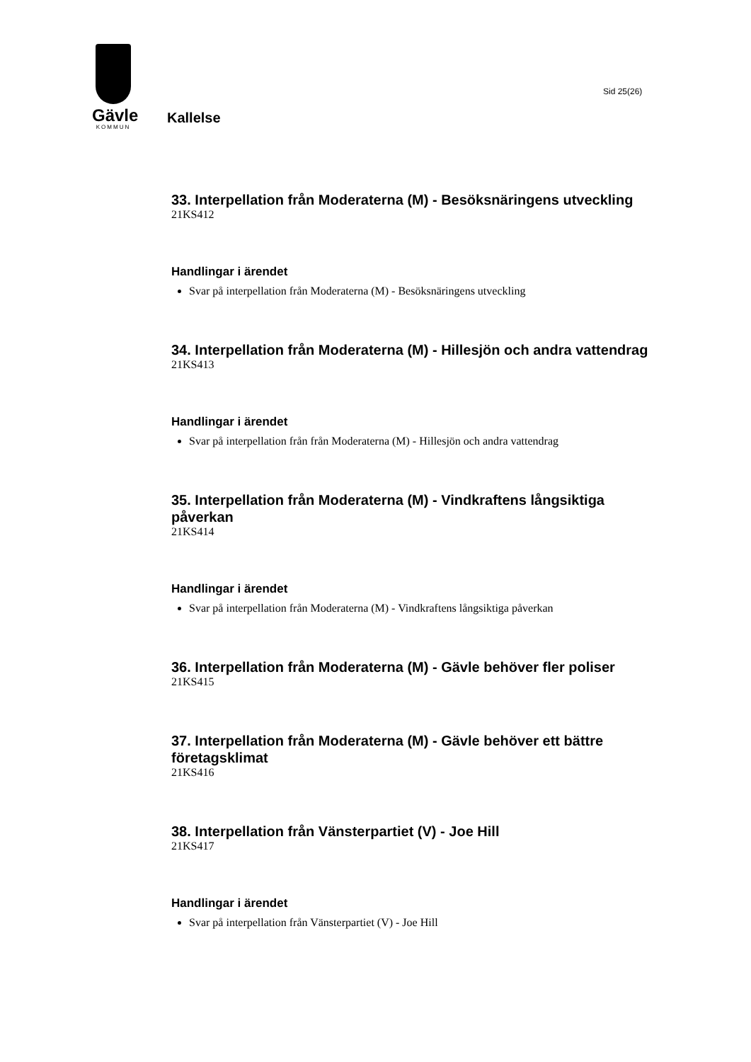Gävle
KOMMUN
Sid 25(26)
Kallelse
33. Interpellation från Moderaterna (M) - Besöksnäringens utveckling
21KS412
Handlingar i ärendet
Svar på interpellation från Moderaterna (M) - Besöksnäringens utveckling
34. Interpellation från Moderaterna (M) - Hillesjön och andra vattendrag
21KS413
Handlingar i ärendet
Svar på interpellation från från Moderaterna (M) - Hillesjön och andra vattendrag
35. Interpellation från Moderaterna (M) - Vindkraftens långsiktiga påverkan
21KS414
Handlingar i ärendet
Svar på interpellation från Moderaterna (M) - Vindkraftens långsiktiga påverkan
36. Interpellation från Moderaterna (M) - Gävle behöver fler poliser
21KS415
37. Interpellation från Moderaterna (M) - Gävle behöver ett bättre företagsklimat
21KS416
38. Interpellation från Vänsterpartiet (V) - Joe Hill
21KS417
Handlingar i ärendet
Svar på interpellation från Vänsterpartiet (V) - Joe Hill